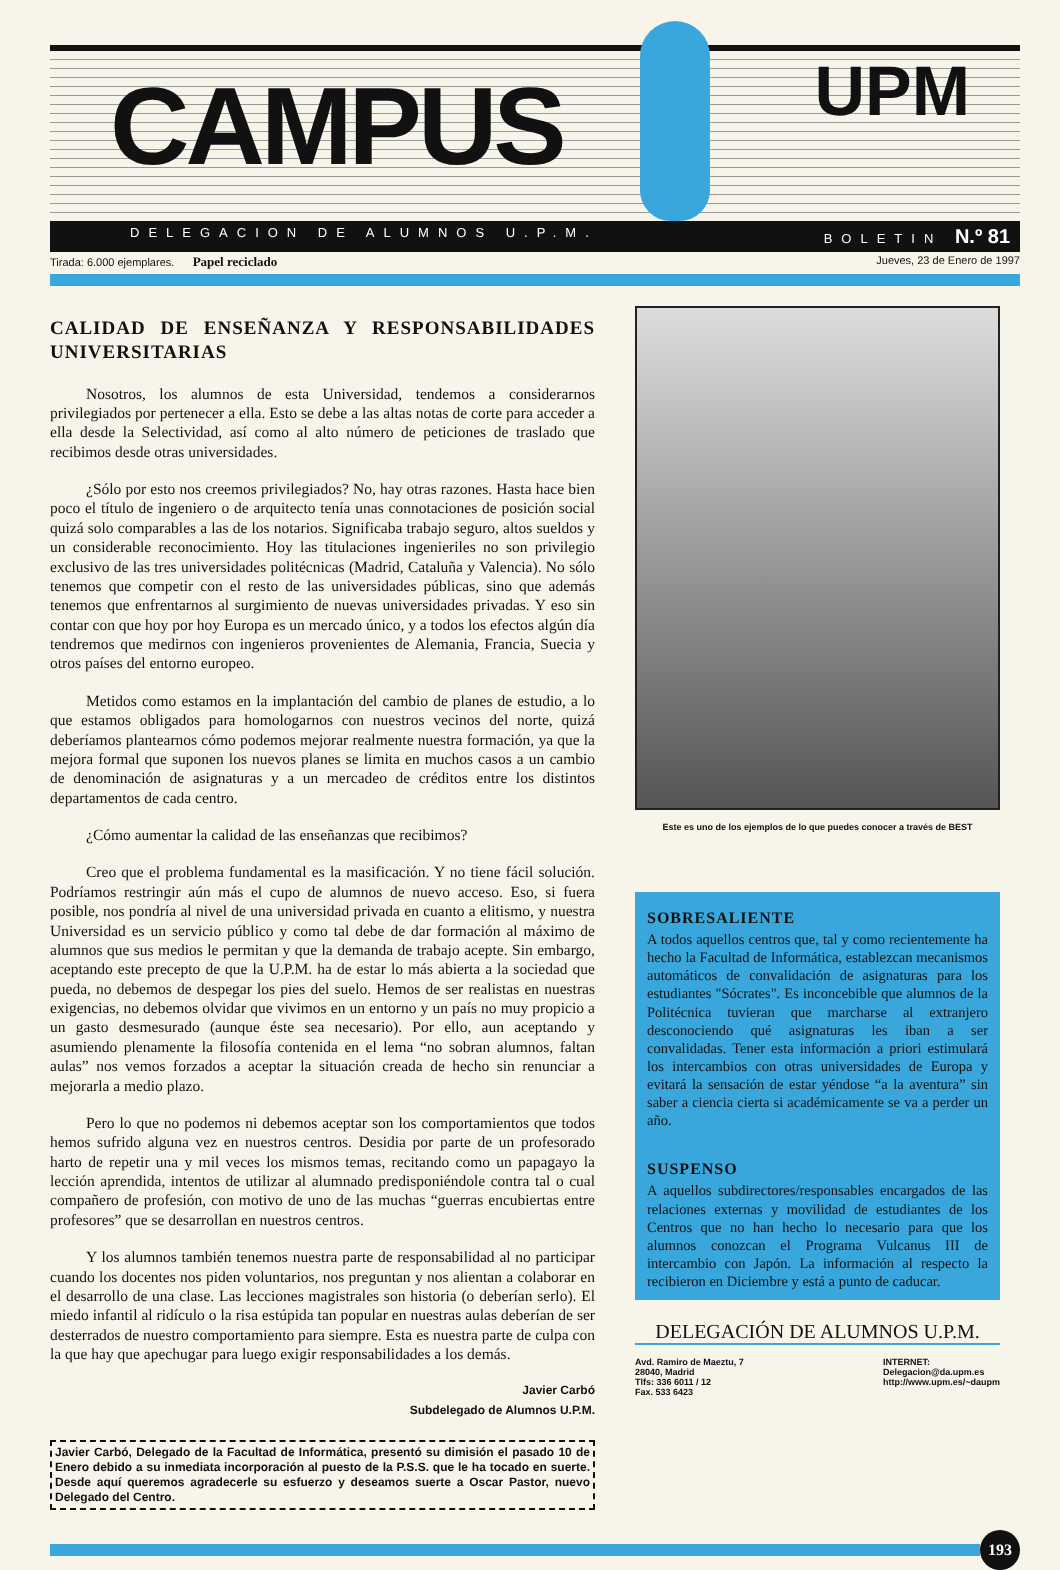CAMPUS
UPM
DELEGACION DE ALUMNOS U.P.M. BOLETIN N.º 81
Tirada: 6.000 ejemplares. Papel reciclado Jueves, 23 de Enero de 1997
CALIDAD DE ENSEÑANZA Y RESPONSABILIDADES UNIVERSITARIAS
Nosotros, los alumnos de esta Universidad, tendemos a considerarnos privilegiados por pertenecer a ella. Esto se debe a las altas notas de corte para acceder a ella desde la Selectividad, así como al alto número de peticiones de traslado que recibimos desde otras universidades.
¿Sólo por esto nos creemos privilegiados? No, hay otras razones. Hasta hace bien poco el título de ingeniero o de arquitecto tenía unas connotaciones de posición social quizá solo comparables a las de los notarios. Significaba trabajo seguro, altos sueldos y un considerable reconocimiento. Hoy las titulaciones ingenieriles no son privilegio exclusivo de las tres universidades politécnicas (Madrid, Cataluña y Valencia). No sólo tenemos que competir con el resto de las universidades públicas, sino que además tenemos que enfrentarnos al surgimiento de nuevas universidades privadas. Y eso sin contar con que hoy por hoy Europa es un mercado único, y a todos los efectos algún día tendremos que medirnos con ingenieros provenientes de Alemania, Francia, Suecia y otros países del entorno europeo.
Metidos como estamos en la implantación del cambio de planes de estudio, a lo que estamos obligados para homologarnos con nuestros vecinos del norte, quizá deberíamos plantearnos cómo podemos mejorar realmente nuestra formación, ya que la mejora formal que suponen los nuevos planes se limita en muchos casos a un cambio de denominación de asignaturas y a un mercadeo de créditos entre los distintos departamentos de cada centro.
¿Cómo aumentar la calidad de las enseñanzas que recibimos?
Creo que el problema fundamental es la masificación. Y no tiene fácil solución. Podríamos restringir aún más el cupo de alumnos de nuevo acceso. Eso, si fuera posible, nos pondría al nivel de una universidad privada en cuanto a elitismo, y nuestra Universidad es un servicio público y como tal debe de dar formación al máximo de alumnos que sus medios le permitan y que la demanda de trabajo acepte. Sin embargo, aceptando este precepto de que la U.P.M. ha de estar lo más abierta a la sociedad que pueda, no debemos de despegar los pies del suelo. Hemos de ser realistas en nuestras exigencias, no debemos olvidar que vivimos en un entorno y un país no muy propicio a un gasto desmesurado (aunque éste sea necesario). Por ello, aun aceptando y asumiendo plenamente la filosofía contenida en el lema “no sobran alumnos, faltan aulas” nos vemos forzados a aceptar la situación creada de hecho sin renunciar a mejorarla a medio plazo.
Pero lo que no podemos ni debemos aceptar son los comportamientos que todos hemos sufrido alguna vez en nuestros centros. Desidia por parte de un profesorado harto de repetir una y mil veces los mismos temas, recitando como un papagayo la lección aprendida, intentos de utilizar al alumnado predisponiéndole contra tal o cual compañero de profesión, con motivo de uno de las muchas “guerras encubiertas entre profesores” que se desarrollan en nuestros centros.
Y los alumnos también tenemos nuestra parte de responsabilidad al no participar cuando los docentes nos piden voluntarios, nos preguntan y nos alientan a colaborar en el desarrollo de una clase. Las lecciones magistrales son historia (o deberían serlo). El miedo infantil al ridículo o la risa estúpida tan popular en nuestras aulas deberían de ser desterrados de nuestro comportamiento para siempre. Esta es nuestra parte de culpa con la que hay que apechugar para luego exigir responsabilidades a los demás.
Javier Carbó
Subdelegado de Alumnos U.P.M.
Javier Carbó, Delegado de la Facultad de Informática, presentó su dimisión el pasado 10 de Enero debido a su inmediata incorporación al puesto de la P.S.S. que le ha tocado en suerte. Desde aquí queremos agradecerle su esfuerzo y deseamos suerte a Oscar Pastor, nuevo Delegado del Centro.
Este es uno de los ejemplos de lo que puedes conocer a través de BEST
SOBRESALIENTE
A todos aquellos centros que, tal y como recientemente ha hecho la Facultad de Informática, establezcan mecanismos automáticos de convalidación de asignaturas para los estudiantes "Sócrates". Es inconcebible que alumnos de la Politécnica tuvieran que marcharse al extranjero desconociendo qué asignaturas les iban a ser convalidadas. Tener esta información a priori estimulará los intercambios con otras universidades de Europa y evitará la sensación de estar yéndose “a la aventura” sin saber a ciencia cierta si académicamente se va a perder un año.
SUSPENSO
A aquellos subdirectores/responsables encargados de las relaciones externas y movilidad de estudiantes de los Centros que no han hecho lo necesario para que los alumnos conozcan el Programa Vulcanus III de intercambio con Japón. La información al respecto la recibieron en Diciembre y está a punto de caducar.
DELEGACIÓN DE ALUMNOS U.P.M.
Avd. Ramiro de Maeztu, 7
28040, Madrid
Tlfs: 336 6011 / 12
Fax. 533 6423
INTERNET:
Delegacion@da.upm.es
http://www.upm.es/~daupm
193